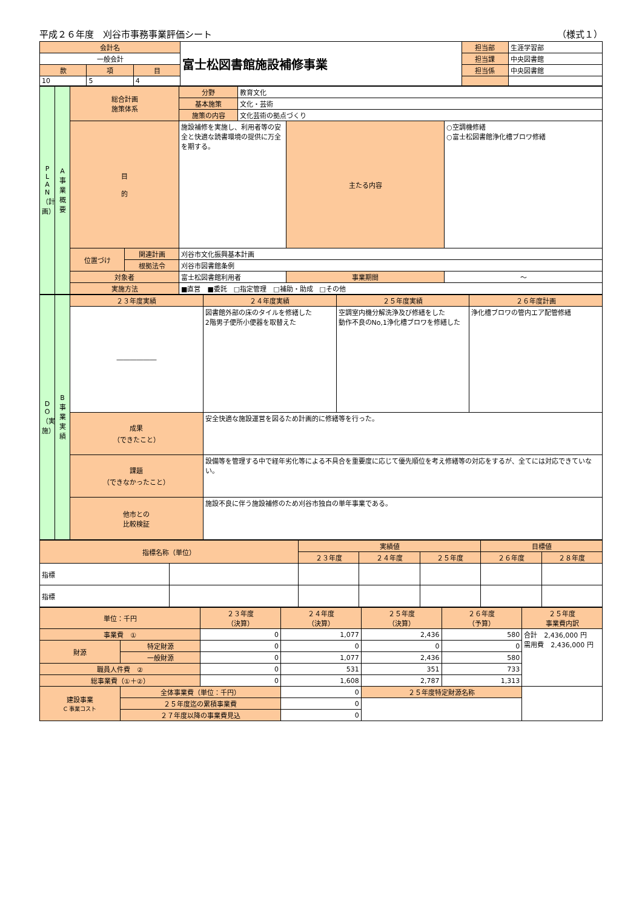平成２６年度　刈谷市事務事業評価シート （様式１）
| 会計名 | | | 富士松図書館施設補修事業 | 担当部 | 生涯学習部 |
| 一般会計 | | | | 担当課 | 中央図書館 |
| 款 | 項 | 目 | | 担当係 | 中央図書館 |
| 10 | 5 | 4 | | | |
| P L A N （計画） | A 事業概要 | 総合計画 施策体系 | | 分野 | 教育文化 | | |
| | | | | 基本施策 | 文化・芸術 | | |
| | | | | 施策の内容 | 文化芸術の拠点づくり | | |
| | | 目 的 | | 施設補修を実施し、利用者等の安全と快適な読書環境の提供に万全を期する。 | | 主たる内容 | ○空調機修繕 ○富士松図書館浄化槽ブロワ修繕 |
| | | 位置づけ | 関連計画 | 刈谷市文化振興基本計画 | | | |
| | | | 根拠法令 | 刈谷市図書館条例 | | | |
| | | 対象者 | | 富士松図書館利用者 | | 事業期間 | ～ |
| | | 実施方法 | | ■直営 ■委託 □指定管理 □補助・助成 □その他 | | | |
| D O （実施） | B 事業実績 | ２３年度実績 | ２４年度実績 | ２５年度実績 | ２６年度計画 |
| | | ―――――― | 図書館外部の床のタイルを修繕した 2階男子便所小便器を取替えた | 空調室内機分解洗浄及び修繕をした 動作不良のNo,1浄化槽ブロワを修繕した | 浄化槽ブロワの管内エア配管修繕 |
| | | 成果 （できたこと） | 安全快適な施設運営を図るため計画的に修繕等を行った。 | | |
| | | 課題 （できなかったこと） | 設備等を管理する中で経年劣化等による不具合を重要度に応じて優先順位を考え修繕等の対応をするが、全てには対応できていない。 | | |
| | | 他市との 比較検証 | 施設不良に伴う施設補修のため刈谷市独自の単年事業である。 | | |
| 指標名称（単位） | | 実績値 | | | 目標値 | |
| --- | --- | --- | --- | --- | --- | --- |
| | | ２３年度 | ２４年度 | ２５年度 | ２６年度 | ２８年度 |
| 指標 | | | | | | |
| 指標 | | | | | | |
| 単位：千円 | | ２３年度 （決算） | ２４年度 （決算） | ２５年度 （決算） | ２６年度 （予算） | ２５年度 事業費内訳 |
| --- | --- | --- | --- | --- | --- | --- |
| 事業費 ① | | 0 | 1,077 | 2,436 | 580 | 合計 2,436,000 円 需用費 2,436,000 円 |
| 財源 | 特定財源 | 0 | 0 | 0 | 0 | |
| | 一般財源 | 0 | 1,077 | 2,436 | 580 | |
| 職員人件費 ② | | 0 | 531 | 351 | 733 | |
| 総事業費（①＋②） | | 0 | 1,608 | 2,787 | 1,313 | |
| 建設事業 C 事業コスト | 全体事業費（単位：千円） | | 0 | ２５年度特定財源名称 | | |
| | ２５年度迄の累積事業費 | | 0 | | | |
| | ２７年度以降の事業費見込 | | 0 | | | |